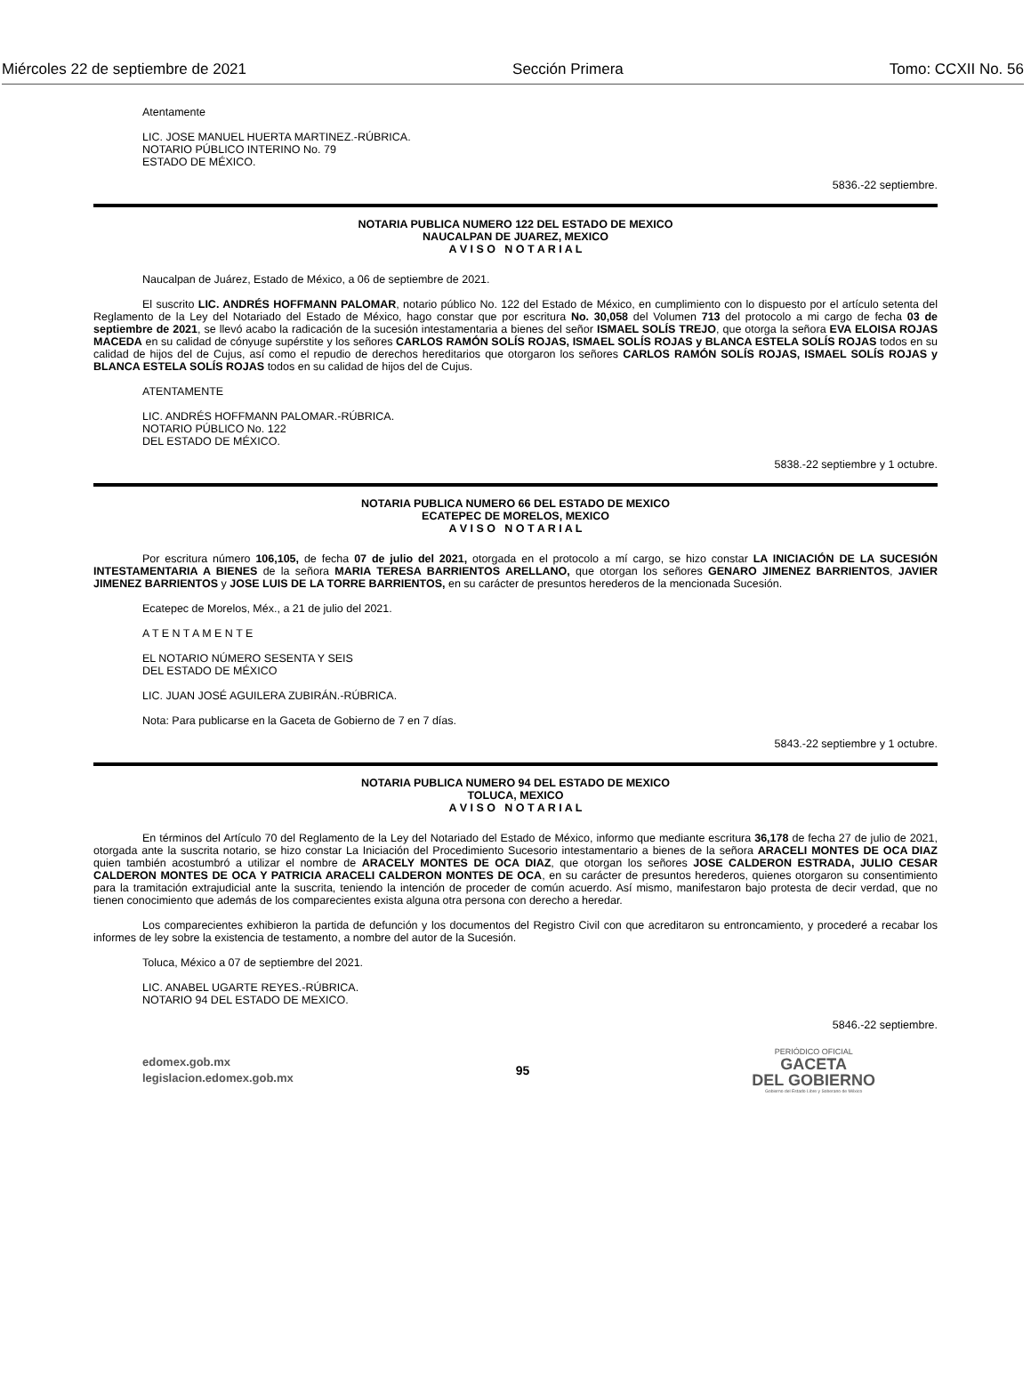Miércoles 22 de septiembre de 2021 Sección Primera Tomo: CCXII No. 56
Atentamente
LIC. JOSE MANUEL HUERTA MARTINEZ.-RÚBRICA.
NOTARIO PÚBLICO INTERINO No. 79
ESTADO DE MÉXICO.
5836.-22 septiembre.
NOTARIA PUBLICA NUMERO 122 DEL ESTADO DE MEXICO
NAUCALPAN DE JUAREZ, MEXICO
A V I S O N O T A R I A L
Naucalpan de Juárez, Estado de México, a 06 de septiembre de 2021.
El suscrito LIC. ANDRÉS HOFFMANN PALOMAR, notario público No. 122 del Estado de México, en cumplimiento con lo dispuesto por el artículo setenta del Reglamento de la Ley del Notariado del Estado de México, hago constar que por escritura No. 30,058 del Volumen 713 del protocolo a mi cargo de fecha 03 de septiembre de 2021, se llevó acabo la radicación de la sucesión intestamentaria a bienes del señor ISMAEL SOLÍS TREJO, que otorga la señora EVA ELOISA ROJAS MACEDA en su calidad de cónyuge supérstite y los señores CARLOS RAMÓN SOLÍS ROJAS, ISMAEL SOLÍS ROJAS y BLANCA ESTELA SOLÍS ROJAS todos en su calidad de hijos del de Cujus, así como el repudio de derechos hereditarios que otorgaron los señores CARLOS RAMÓN SOLÍS ROJAS, ISMAEL SOLÍS ROJAS y BLANCA ESTELA SOLÍS ROJAS todos en su calidad de hijos del de Cujus.
ATENTAMENTE
LIC. ANDRÉS HOFFMANN PALOMAR.-RÚBRICA.
NOTARIO PÚBLICO No. 122
DEL ESTADO DE MÉXICO.
5838.-22 septiembre y 1 octubre.
NOTARIA PUBLICA NUMERO 66 DEL ESTADO DE MEXICO
ECATEPEC DE MORELOS, MEXICO
A V I S O N O T A R I A L
Por escritura número 106,105, de fecha 07 de julio del 2021, otorgada en el protocolo a mí cargo, se hizo constar LA INICIACIÓN DE LA SUCESIÓN INTESTAMENTARIA A BIENES de la señora MARIA TERESA BARRIENTOS ARELLANO, que otorgan los señores GENARO JIMENEZ BARRIENTOS, JAVIER JIMENEZ BARRIENTOS y JOSE LUIS DE LA TORRE BARRIENTOS, en su carácter de presuntos herederos de la mencionada Sucesión.
Ecatepec de Morelos, Méx., a 21 de julio del 2021.
A T E N T A M E N T E
EL NOTARIO NÚMERO SESENTA Y SEIS
DEL ESTADO DE MÉXICO
LIC. JUAN JOSÉ AGUILERA ZUBIRÁN.-RÚBRICA.
Nota: Para publicarse en la Gaceta de Gobierno de 7 en 7 días.
5843.-22 septiembre y 1 octubre.
NOTARIA PUBLICA NUMERO 94 DEL ESTADO DE MEXICO
TOLUCA, MEXICO
A V I S O N O T A R I A L
En términos del Artículo 70 del Reglamento de la Ley del Notariado del Estado de México, informo que mediante escritura 36,178 de fecha 27 de julio de 2021, otorgada ante la suscrita notario, se hizo constar La Iniciación del Procedimiento Sucesorio intestamentario a bienes de la señora ARACELI MONTES DE OCA DIAZ quien también acostumbró a utilizar el nombre de ARACELY MONTES DE OCA DIAZ, que otorgan los señores JOSE CALDERON ESTRADA, JULIO CESAR CALDERON MONTES DE OCA Y PATRICIA ARACELI CALDERON MONTES DE OCA, en su carácter de presuntos herederos, quienes otorgaron su consentimiento para la tramitación extrajudicial ante la suscrita, teniendo la intención de proceder de común acuerdo. Así mismo, manifestaron bajo protesta de decir verdad, que no tienen conocimiento que además de los comparecientes exista alguna otra persona con derecho a heredar.
Los comparecientes exhibieron la partida de defunción y los documentos del Registro Civil con que acreditaron su entroncamiento, y procederé a recabar los informes de ley sobre la existencia de testamento, a nombre del autor de la Sucesión.
Toluca, México a 07 de septiembre del 2021.
LIC. ANABEL UGARTE REYES.-RÚBRICA.
NOTARIO 94 DEL ESTADO DE MEXICO.
5846.-22 septiembre.
edomex.gob.mx
legislacion.edomex.gob.mx
95
PERIÓDICO OFICIAL
GACETA
DEL GOBIERNO
Gobierno del Estado Libre y Soberano de México